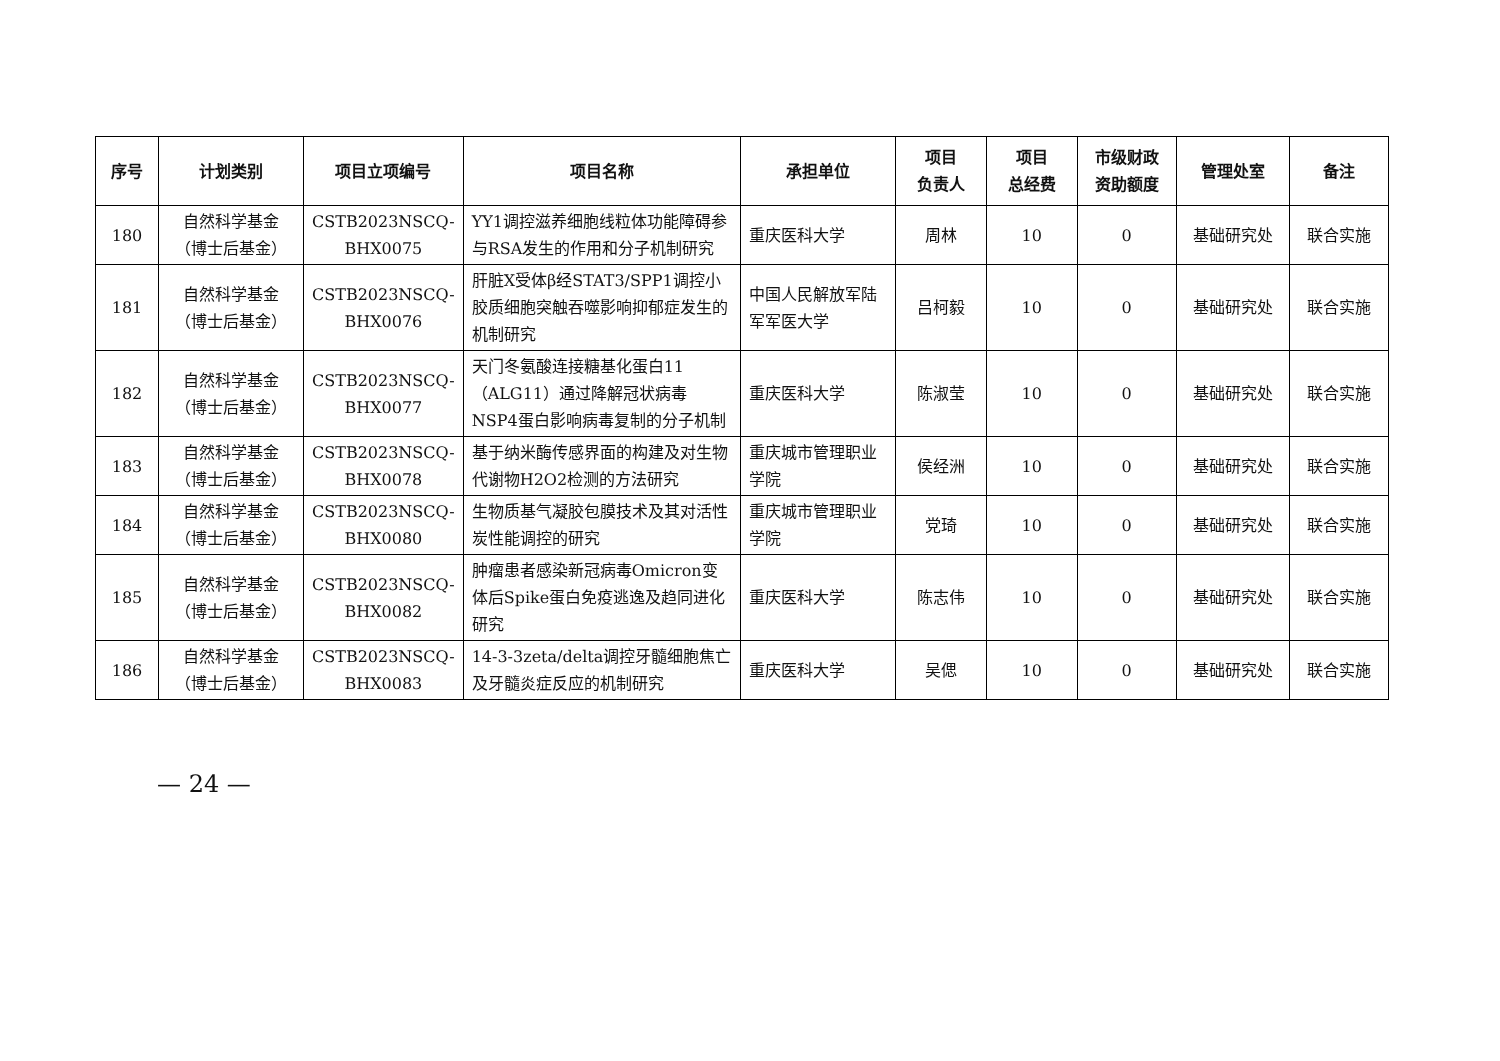| 序号 | 计划类别 | 项目立项编号 | 项目名称 | 承担单位 | 项目 负责人 | 项目 总经费 | 市级财政 资助额度 | 管理处室 | 备注 |
| --- | --- | --- | --- | --- | --- | --- | --- | --- | --- |
| 180 | 自然科学基金 （博士后基金） | CSTB2023NSCQ- BHX0075 | YY1调控滋养细胞线粒体功能障碍参与RSA发生的作用和分子机制研究 | 重庆医科大学 | 周林 | 10 | 0 | 基础研究处 | 联合实施 |
| 181 | 自然科学基金 （博士后基金） | CSTB2023NSCQ- BHX0076 | 肝脏X受体β经STAT3/SPP1调控小胶质细胞突触吞噬影响抑郁症发生的机制研究 | 中国人民解放军陆军军医大学 | 吕柯毅 | 10 | 0 | 基础研究处 | 联合实施 |
| 182 | 自然科学基金 （博士后基金） | CSTB2023NSCQ- BHX0077 | 天门冬氨酸连接糖基化蛋白11（ALG11）通过降解冠状病毒NSP4蛋白影响病毒复制的分子机制 | 重庆医科大学 | 陈淑莹 | 10 | 0 | 基础研究处 | 联合实施 |
| 183 | 自然科学基金 （博士后基金） | CSTB2023NSCQ- BHX0078 | 基于纳米酶传感界面的构建及对生物代谢物H2O2检测的方法研究 | 重庆城市管理职业学院 | 侯经洲 | 10 | 0 | 基础研究处 | 联合实施 |
| 184 | 自然科学基金 （博士后基金） | CSTB2023NSCQ- BHX0080 | 生物质基气凝胶包膜技术及其对活性炭性能调控的研究 | 重庆城市管理职业学院 | 党琦 | 10 | 0 | 基础研究处 | 联合实施 |
| 185 | 自然科学基金 （博士后基金） | CSTB2023NSCQ- BHX0082 | 肿瘤患者感染新冠病毒Omicron变体后Spike蛋白免疫逃逸及趋同进化研究 | 重庆医科大学 | 陈志伟 | 10 | 0 | 基础研究处 | 联合实施 |
| 186 | 自然科学基金 （博士后基金） | CSTB2023NSCQ- BHX0083 | 14-3-3zeta/delta调控牙髓细胞焦亡及牙髓炎症反应的机制研究 | 重庆医科大学 | 吴偲 | 10 | 0 | 基础研究处 | 联合实施 |
— 24 —